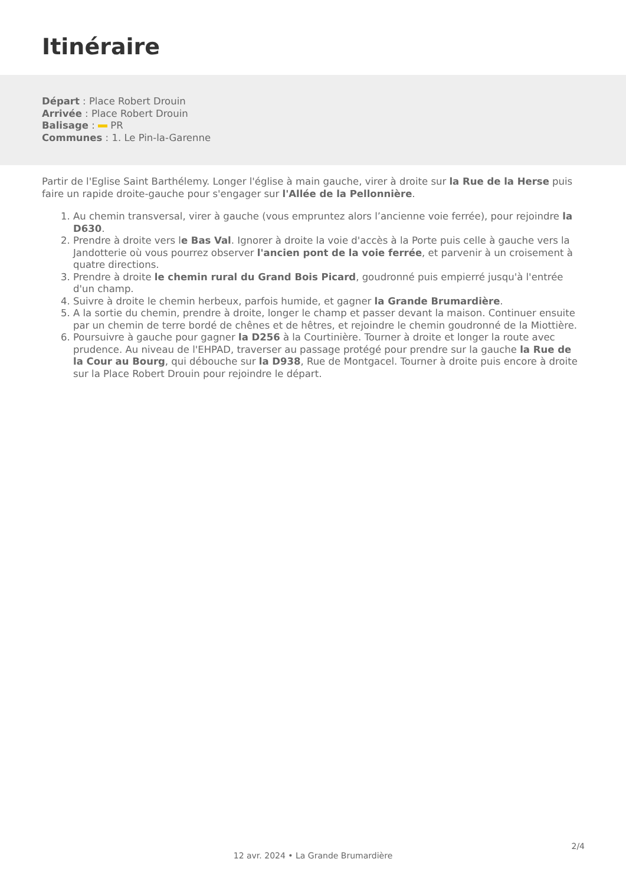Itinéraire
Départ : Place Robert Drouin
Arrivée : Place Robert Drouin
Balisage : PR
Communes : 1. Le Pin-la-Garenne
Partir de l'Eglise Saint Barthélemy. Longer l'église à main gauche, virer à droite sur la Rue de la Herse puis faire un rapide droite-gauche pour s'engager sur l'Allée de la Pellonnière.
1. Au chemin transversal, virer à gauche (vous empruntez alors l’ancienne voie ferrée), pour rejoindre la D630.
2. Prendre à droite vers le Bas Val. Ignorer à droite la voie d'accès à la Porte puis celle à gauche vers la Jandotterie où vous pourrez observer l'ancien pont de la voie ferrée, et parvenir à un croisement à quatre directions.
3. Prendre à droite le chemin rural du Grand Bois Picard, goudronné puis empierré jusqu'à l'entrée d'un champ.
4. Suivre à droite le chemin herbeux, parfois humide, et gagner la Grande Brumardière.
5. A la sortie du chemin, prendre à droite, longer le champ et passer devant la maison. Continuer ensuite par un chemin de terre bordé de chênes et de hêtres, et rejoindre le chemin goudronné de la Miottière.
6. Poursuivre à gauche pour gagner la D256 à la Courtinière. Tourner à droite et longer la route avec prudence. Au niveau de l'EHPAD, traverser au passage protégé pour prendre sur la gauche la Rue de la Cour au Bourg, qui débouche sur la D938, Rue de Montgacel. Tourner à droite puis encore à droite sur la Place Robert Drouin pour rejoindre le départ.
2/4
12 avr. 2024 • La Grande Brumardière